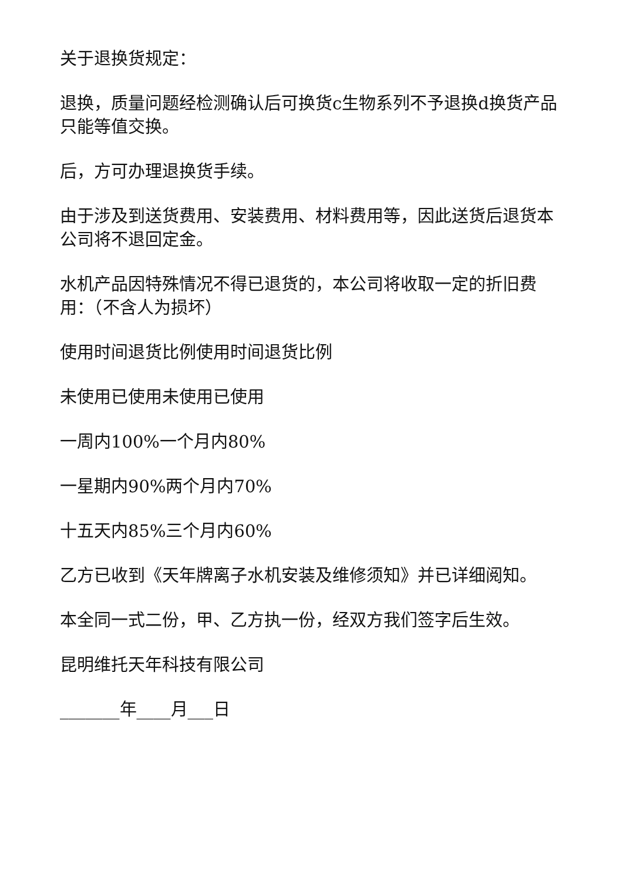关于退换货规定：
退换，质量问题经检测确认后可换货c生物系列不予退换d换货产品只能等值交换。
后，方可办理退换货手续。
由于涉及到送货费用、安装费用、材料费用等，因此送货后退货本公司将不退回定金。
水机产品因特殊情况不得已退货的，本公司将收取一定的折旧费用：（不含人为损坏）
使用时间退货比例使用时间退货比例
未使用已使用未使用已使用
一周内100%一个月内80%
一星期内90%两个月内70%
十五天内85%三个月内60%
乙方已收到《天年牌离子水机安装及维修须知》并已详细阅知。
本全同一式二份，甲、乙方执一份，经双方我们签字后生效。
昆明维托天年科技有限公司
_______年____月___日